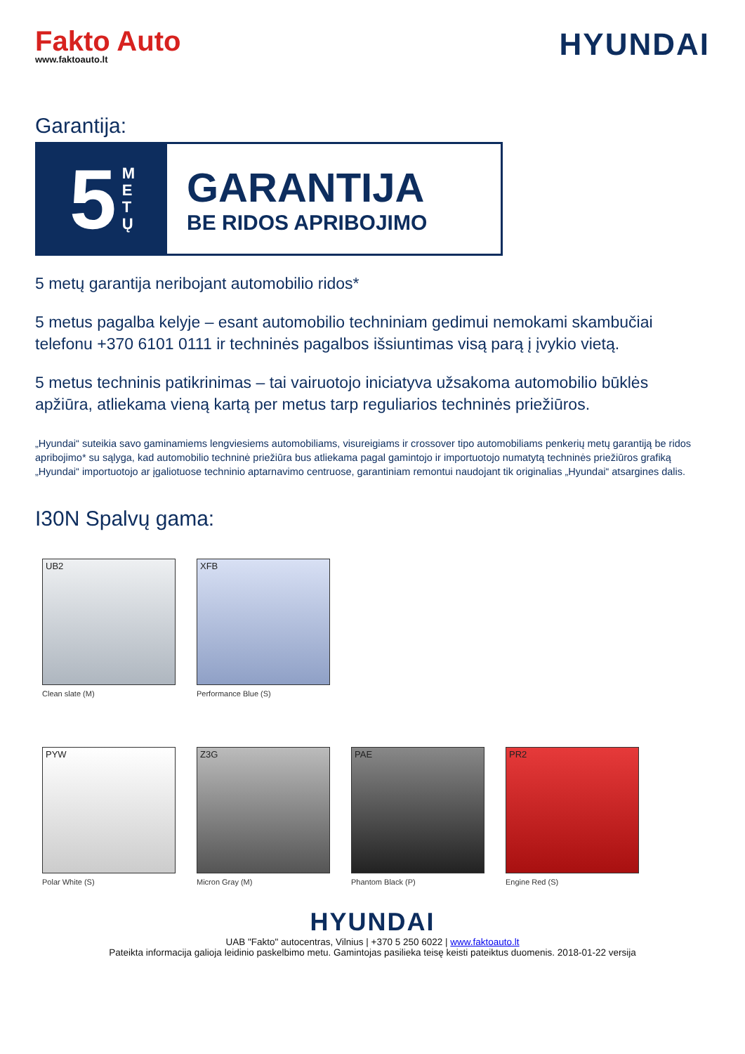Fakto Auto
www.faktoauto.lt
HYUNDAI
Garantija:
5 M
E
T
Ų
GARANTIJA
BE RIDOS APRIBOJIMO
5 metų garantija neribojant automobilio ridos*
5 metus pagalba kelyje – esant automobilio techniniam gedimui nemokami skambučiai telefonu +370 6101 0111 ir techninės pagalbos išsiuntimas visą parą į įvykio vietą.
5 metus techninis patikrinimas – tai vairuotojo iniciatyva užsakoma automobilio būklės apžiūra, atliekama vieną kartą per metus tarp reguliarios techninės priežiūros.
„Hyundai“ suteikia savo gaminamiems lengviesiems automobiliams, visureigiams ir crossover tipo automobiliams penkerių metų garantiją be ridos apribojimo* su sąlyga, kad automobilio techninė priežiūra bus atliekama pagal gamintojo ir importuotojo numatytą techninės priežiūros grafiką „Hyundai“ importuotojo ar įgaliotuose techninio aptarnavimo centruose, garantiniam remontui naudojant tik originalias „Hyundai“ atsargines dalis.
I30N Spalvų gama:
UB2
Clean slate (M)
XFB
Performance Blue (S)
PYW
Polar White (S)
Z3G
Micron Gray (M)
PAE
Phantom Black (P)
PR2
Engine Red (S)
HYUNDAI
UAB "Fakto" autocentras, Vilnius | +370 5 250 6022 | www.faktoauto.lt
Pateikta informacija galioja leidinio paskelbimo metu. Gamintojas pasilieka teisę keisti pateiktus duomenis. 2018-01-22 versija